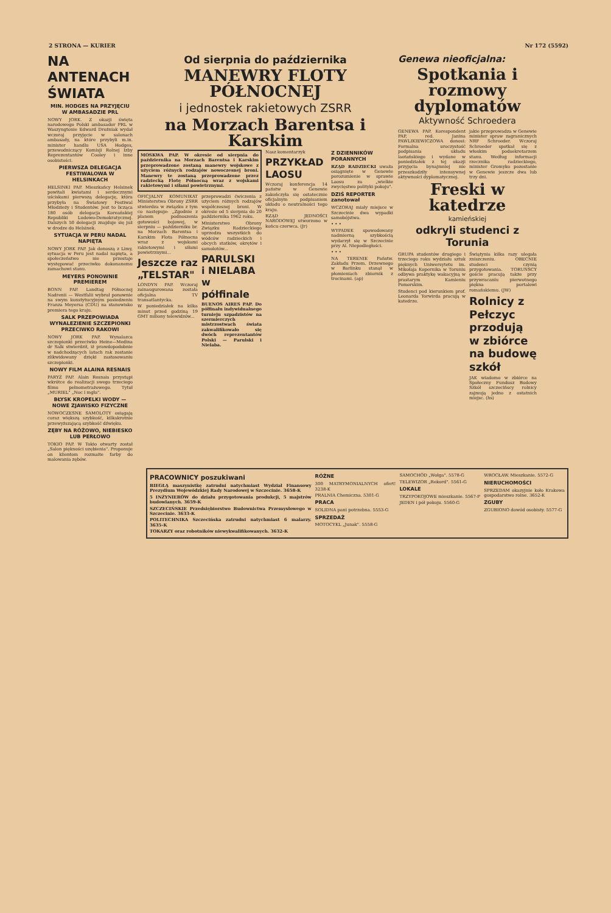2 STRONA — KURIER Nr 172 (5592)
NA ANTENACH ŚWIATA
MIN. HODGES NA PRZYJĘCIU W AMBASADZIE PRL
NOWY JORK. Z okazji święta narodowego Polski ambasador PRL w Waszyngtonie Edward Drożniak wydał wczoraj przyjęcie w salonach ambasady, na które przybyli m.in. minister handlu USA Hodges, przewodniczący Komisji Rolnej Izby Reprezentantów Cooley i inne osobistości.
PIERWSZA DELEGACJA FESTIWALOWA W HELSINKACH
HELSINKI PAP. Mieszkańcy Helsinek powitali kwiatami i serdecznymi uściskami pierwszą delegację, która przybyła na Światowy Festiwal Młodzieży i Studentów. Jest to licząca 180 osób delegacja Koreańskiej Republiki Ludowo-Demokratycznej. Dalszych 50 delegacji znajduje się już w drodze do Helsinek.
SYTUACJA W PERU NADAL NAPIĘTA
NOWY JORK PAP. Jak donoszą z Limy, sytuacja w Peru jest nadal napięta, a społeczeństwo nie przestaje występować przeciwko dokonanemu zamachowi stanu.
MEYERS PONOWNIE PREMIEREM
BONN PAP. Landtag Północnej Nadrenii — Westfalii wybrał ponownie na swym konstytucyjnym posiedzeniu Franza Meyersa (CDU) na stanowisko premiera tego kraju.
SALK PRZEPOWIADA WYNALEZIENIE SZCZEPIONKI PRZECIWKO RAKOWI
NOWY JORK PAP. Wynalazca szczepionki przeciwko Heine—Medina dr Salk stwierdził, iż prawdopodobnie w nadchodzących latach rak zostanie zlikwidowany dzięki zastosowaniu szczepionki.
NOWY FILM ALAINA RESNAIS
PARYŻ PAP. Alain Resnais przystąpi wkrótce do realizacji swego trzeciego filmu pełnometrażowego. Tytuł „MURIEL" „Noc i mgła".
BŁYSK KROPELKI WODY — NOWE ZJAWISKO FIZYCZNE
NOWOCZESNE SAMOLOTY osiągają coraz większą szybkość, kilkakrotnie przewyższającą szybkość dźwięku.
ZĘBY NA RÓŻOWO, NIEBIESKO LUB PERŁOWO
TOKIO PAP. W Tokio otwarty został „Salon piękności uzębienia". Proponuje on klientom rozmaite farby do malowania zębów.
Od sierpnia do października
MANEWRY FLOTY PÓŁNOCNEJ
i jednostek rakietowych ZSRR
na Morzach Barentsa i Karskim
MOSKWA PAP. W okresie od sierpnia do października na Morzach Barentsa i Karskim przeprowadzone zostaną manewry wojskowe z użyciem różnych rodzajów nowoczesnej broni. Manewry te zostaną przeprowadzone przez radziecką Flotę Północną wraz z wojskami rakietowymi i siłami powietrznymi.
OFICJALNY KOMUNIKAT Ministerstwa Obrony ZSRR stwierdza w związku z tym co następuje: „Zgodnie z planem podnoszenia gotowości bojowej, w sierpniu — październiku br. na Morzach Barentsa i Karskim Flota Północna wraz z wojskami rakietowymi i siłami powietrznymi...
Jeszcze raz „TELSTAR"
LONDYN PAP. Wczoraj zainaugurowana została oficjalna TV transatlantycka.
W poniedziałek na kilka minut przed godziną 19 GMT miliony telewidzów...
przeprowadzi ćwiczenia z użyciem różnych rodzajów współczesnej broni. W okresie od 5 sierpnia do 20 października 1962 roku.
Ministerstwo Obrony Związku Radzieckiego uprzedza wszystkich do wódców radzieckich i obcych statków, okrętów i samolotów...
PARULSKI i NIELABA w półfinale
BUENOS AIRES PAP. Do półfinału indywidualnego turnieju szpadzistów na szermierczych mistrzostwach świata zakwalifikowało się dwóch reprezentantów Polski — Parulski i Nielaba.
Nasz komentarzyk
PRZYKŁAD LAOSU
Wczoraj konferencja 14 państw w Genewie zakończyła się ostatecznie oficjalnym podpisaniem układu o neutralności tego kraju.
RZĄD JEDNOŚCI NARODOWEJ utworzono w końcu czerwca. (Jr)
Z DZIENNIKÓW PORANNYCH
RZĄD RADZIECKI uważa osiągnięte w Genewie porozumienie w sprawie Laosu za „wielkie zwycięstwo polityki pokoju".
DZIŚ REPORTER zanotował
WCZORAJ miały miejsce w Szczecinie dwa wypadki samobójstwa.
• • •
WYPADEK spowodowany nadmierną szybkością wydarzył się w Szczecinie przy Al. Niepodległości.
• • •
NA TERENIE Państw. Zakładu Przem. Drzewnego w Barlinku stanął w płomieniach zbiornik z trocinami. (ap)
Genewa nieoficjalna:
Spotkania i rozmowy dyplomatów
Aktywność Schroedera
GENEWA PAP. Korespondent PAP, red. Janina PAWLIKIEWICZOWA donosi: Formalna uroczystość podpisania układu laotańskiego i wydane w poniedziałek z tej okazji przyjęcia bynajmniej nie przeszkodziły intensywnej aktywności dyplomatycznej.
jakie przeprowadza w Genewie minister spraw zagranicznych NRF Schroeder. Wczoraj Schroeder spotkał się z włoskim podsekretarzem stanu. Według informacji rzecznika radzieckiego, minister Gromyko pozostanie w Genewie jeszcze dwa lub trzy dni.
Freski w katedrze
kamieńskiej
odkryli studenci z Torunia
GRUPA studentów drugiego i trzeciego roku wydziału sztuk pięknych Uniwersytetu im. Mikołaja Kopernika w Toruniu odbywa praktykę wakacyjną w prastarym Kamieniu Pomorskim.
Studenci pod kierunkiem prof. Leonarda Torwirda pracują w katedrze.
Świątynia kilka razy ulegała zniszczeniu. OBECNIE studenci czynią przygotowania. TORUŃSCY goście pracują także przy przywracaniu pierwotnego piękna portalowi romańskiemu. (JW)
Rolnicy z Pełczyc przodują w zbiórce na budowę szkół
JAK wiadomo w zbiórce na Społeczny Fundusz Budowy Szkół szczecińscy rolnicy zajmują jedno z ostatnich miejsc. (hs)
PRACOWNICY poszukiwani
BIEGŁĄ maszynistkę zatrudni natychmiast Wydział Finansowy Prezydium Wojewódzkiej Rady Narodowej w Szczecinie. 3658-K
5 INŻYNIERÓW do działu przygotowania produkcji, 5 majstrów budowlanych. 3659-K
SZCZECIŃSKIE Przedsiębiorstwo Budownictwa Przemysłowego w Szczecinie. 3633-K
POLITECHNIKA Szczecińska zatrudni natychmiast 6 malarzy. 3635-K
TOKARZY oraz robotników niewykwalifikowanych. 3632-K
RÓŻNE
300 MATRYMONIALNYCH ofert! 3238-K
PRALNIA Chemiczna. 5301-G
PRACA
SOLIDNA pani potrzebna. 5553-G
SPRZEDAŻ
MOTOCYKL „Junak". 5558-G
SAMOCHÓD „Wołga". 5578-G
TELEWIZOR „Rekord". 5561-G
LOKALE
TRZYPOKOJOWE mieszkanie. 5567-P
JEDEN i pół pokoju. 5560-G
WROCŁAW. Mieszkanie. 5572-G
NIERUCHOMOŚCI
SPRZEDAM okazyjnie koło Krakowa gospodarstwo rolne. 3652-K
ZGUBY
ZGUBIONO dowód osobisty. 5577-G